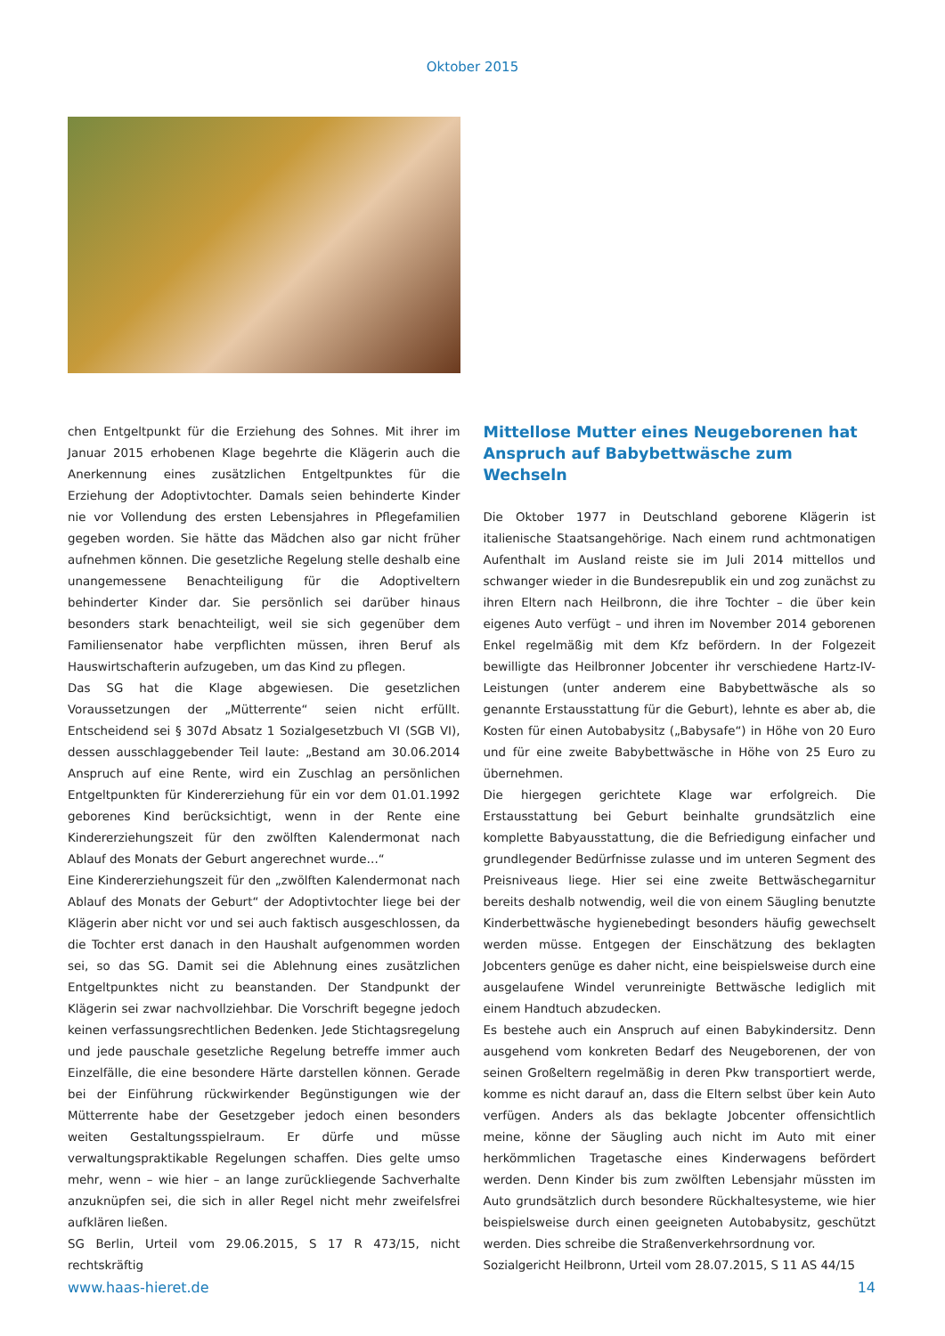Oktober 2015
chen Entgeltpunkt für die Erziehung des Sohnes. Mit ihrer im Januar 2015 erhobenen Klage begehrte die Klägerin auch die Anerkennung eines zusätzlichen Entgeltpunktes für die Erziehung der Adoptivtochter. Damals seien behinderte Kinder nie vor Vollendung des ersten Lebensjahres in Pflegefamilien gegeben worden. Sie hätte das Mädchen also gar nicht früher aufnehmen können. Die gesetzliche Regelung stelle deshalb eine unangemessene Benachteiligung für die Adoptiveltern behinderter Kinder dar. Sie persönlich sei darüber hinaus besonders stark benachteiligt, weil sie sich gegenüber dem Familiensenator habe verpflichten müssen, ihren Beruf als Hauswirtschafterin aufzugeben, um das Kind zu pflegen.
Das SG hat die Klage abgewiesen. Die gesetzlichen Voraussetzungen der „Mütterrente“ seien nicht erfüllt. Entscheidend sei § 307d Absatz 1 Sozialgesetzbuch VI (SGB VI), dessen ausschlaggebender Teil laute: „Bestand am 30.06.2014 Anspruch auf eine Rente, wird ein Zuschlag an persönlichen Entgeltpunkten für Kindererziehung für ein vor dem 01.01.1992 geborenes Kind berücksichtigt, wenn in der Rente eine Kindererziehungszeit für den zwölften Kalendermonat nach Ablauf des Monats der Geburt angerechnet wurde…“
Eine Kindererziehungszeit für den „zwölften Kalendermonat nach Ablauf des Monats der Geburt“ der Adoptivtochter liege bei der Klägerin aber nicht vor und sei auch faktisch ausgeschlossen, da die Tochter erst danach in den Haushalt aufgenommen worden sei, so das SG. Damit sei die Ablehnung eines zusätzlichen Entgeltpunktes nicht zu beanstanden. Der Standpunkt der Klägerin sei zwar nachvollziehbar. Die Vorschrift begegne jedoch keinen verfassungsrechtlichen Bedenken. Jede Stichtagsregelung und jede pauschale gesetzliche Regelung betreffe immer auch Einzelfälle, die eine besondere Härte darstellen können. Gerade bei der Einführung rückwirkender Begünstigungen wie der Mütterrente habe der Gesetzgeber jedoch einen besonders weiten Gestaltungsspielraum. Er dürfe und müsse verwaltungspraktikable Regelungen schaffen. Dies gelte umso mehr, wenn – wie hier – an lange zurückliegende Sachverhalte anzuknüpfen sei, die sich in aller Regel nicht mehr zweifelsfrei aufklären ließen.
SG Berlin, Urteil vom 29.06.2015, S 17 R 473/15, nicht rechtskräftig
Mittellose Mutter eines Neugeborenen hat Anspruch auf Babybettwäsche zum Wechseln
Die Oktober 1977 in Deutschland geborene Klägerin ist italienische Staatsangehörige. Nach einem rund achtmonatigen Aufenthalt im Ausland reiste sie im Juli 2014 mittellos und schwanger wieder in die Bundesrepublik ein und zog zunächst zu ihren Eltern nach Heilbronn, die ihre Tochter – die über kein eigenes Auto verfügt – und ihren im November 2014 geborenen Enkel regelmäßig mit dem Kfz befördern. In der Folgezeit bewilligte das Heilbronner Jobcenter ihr verschiedene Hartz-IV-Leistungen (unter anderem eine Babybettwäsche als so genannte Erstausstattung für die Geburt), lehnte es aber ab, die Kosten für einen Autobabysitz („Babysafe“) in Höhe von 20 Euro und für eine zweite Babybettwäsche in Höhe von 25 Euro zu übernehmen.
Die hiergegen gerichtete Klage war erfolgreich. Die Erstausstattung bei Geburt beinhalte grundsätzlich eine komplette Babyausstattung, die die Befriedigung einfacher und grundlegender Bedürfnisse zulasse und im unteren Segment des Preisniveaus liege. Hier sei eine zweite Bettwäschegarnitur bereits deshalb notwendig, weil die von einem Säugling benutzte Kinderbettwäsche hygienebedingt besonders häufig gewechselt werden müsse. Entgegen der Einschätzung des beklagten Jobcenters genüge es daher nicht, eine beispielsweise durch eine ausgelaufene Windel verunreinigte Bettwäsche lediglich mit einem Handtuch abzudecken.
Es bestehe auch ein Anspruch auf einen Babykindersitz. Denn ausgehend vom konkreten Bedarf des Neugeborenen, der von seinen Großeltern regelmäßig in deren Pkw transportiert werde, komme es nicht darauf an, dass die Eltern selbst über kein Auto verfügen. Anders als das beklagte Jobcenter offensichtlich meine, könne der Säugling auch nicht im Auto mit einer herkömmlichen Tragetasche eines Kinderwagens befördert werden. Denn Kinder bis zum zwölften Lebensjahr müssten im Auto grundsätzlich durch besondere Rückhaltesysteme, wie hier beispielsweise durch einen geeigneten Autobabysitz, geschützt werden. Dies schreibe die Straßenverkehrsordnung vor.
Sozialgericht Heilbronn, Urteil vom 28.07.2015, S 11 AS 44/15
www.haas-hieret.de 14